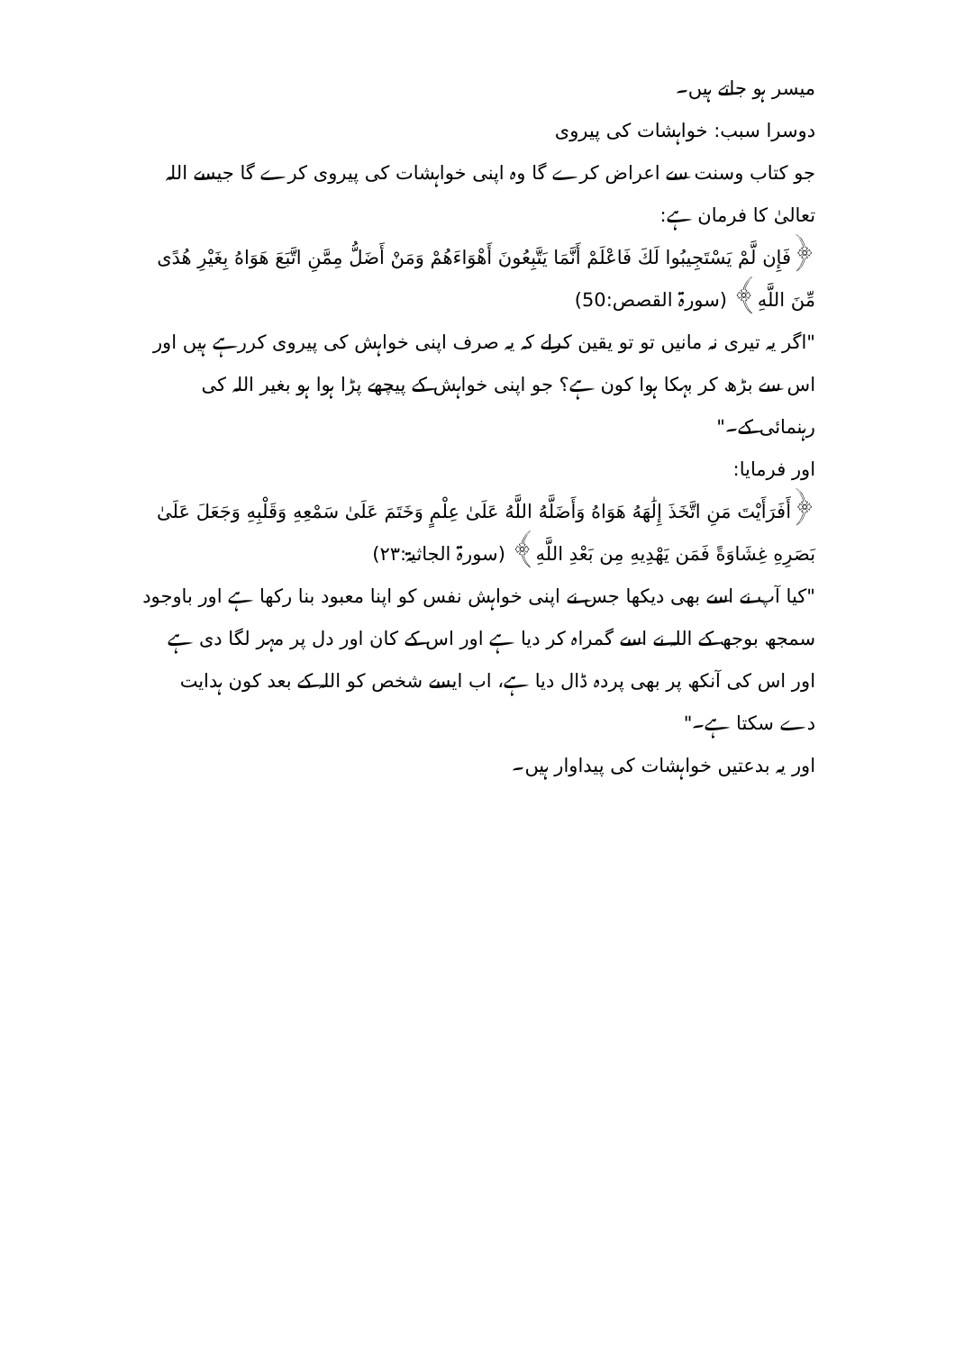میسر ہو جاتے ہیں۔
دوسرا سبب: خواہشات کی پیروی
جو کتاب وسنت سے اعراض کرے گا وہ اپنی خواہشات کی پیروی کرے گا جیسے اللہ تعالیٰ کا فرمان ہے:
﴿فَإِن لَّمْ يَسْتَجِيبُوا لَكَ فَاعْلَمْ أَنَّمَا يَتَّبِعُونَ أَهْوَاءَهُمْ وَمَنْ أَضَلُّ مِمَّنِ اتَّبَعَ هَوَاهُ بِغَيْرِ هُدًى مِّنَ اللَّهِ﴾ (سورۃ القصص:50)
"اگر یہ تیری نہ مانیں تو تو یقین کرلے کہ یہ صرف اپنی خواہش کی پیروی کررہے ہیں اور اس سے بڑھ کر بہکا ہوا کون ہے؟ جو اپنی خواہش کے پیچھے پڑا ہوا ہو بغیر اللہ کی رہنمائی کے۔"
اور فرمایا:
﴿أَفَرَأَيْتَ مَنِ اتَّخَذَ إِلَٰهَهُ هَوَاهُ وَأَضَلَّهُ اللَّهُ عَلَىٰ عِلْمٍ وَخَتَمَ عَلَىٰ سَمْعِهِ وَقَلْبِهِ وَجَعَلَ عَلَىٰ بَصَرِهِ غِشَاوَةً فَمَن يَهْدِيهِ مِن بَعْدِ اللَّهِ﴾ (سورۃ الجاثیۃ:۲۳)
"کیا آپ نے اسے بھی دیکھا جس نے اپنی خواہش نفس کو اپنا معبود بنا رکھا ہے اور باوجود سمجھ بوجھ کے اللہ نے اسے گمراہ کر دیا ہے اور اس کے کان اور دل پر مہر لگا دی ہے اور اس کی آنکھ پر بھی پردہ ڈال دیا ہے، اب ایسے شخص کو اللہ کے بعد کون ہدایت دے سکتا ہے۔"
اور یہ بدعتیں خواہشات کی پیداوار ہیں۔